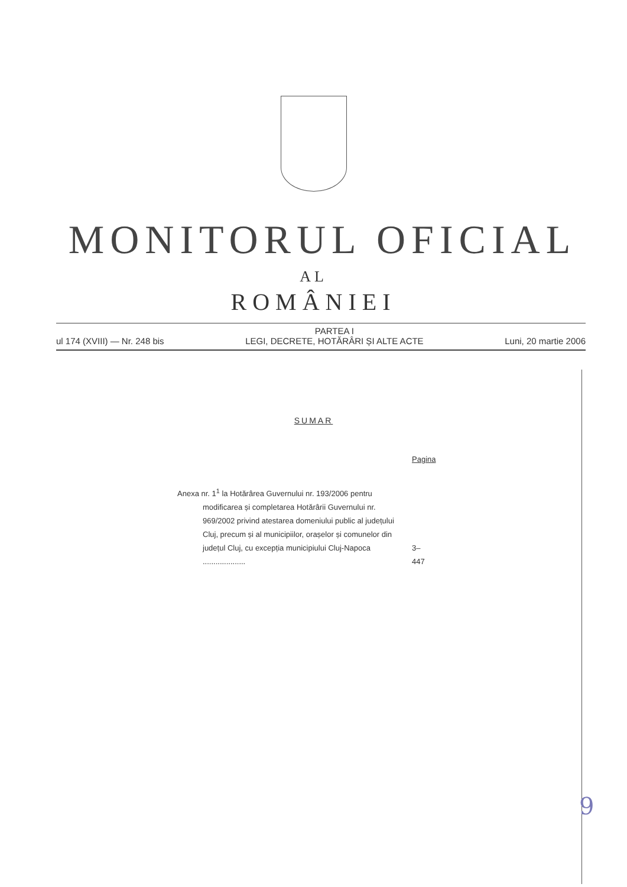MONITORUL OFICIAL
AL
ROMÂNIEI
ul 174 (XVIII) — Nr. 248 bis PARTEA I
LEGI, DECRETE, HOTĂRÂRI ȘI ALTE ACTE Luni, 20 martie 2006
SUMAR
Pagina
Anexa nr. 1<sup>1</sup> la Hotărârea Guvernului nr. 193/2006 pentru modificarea și completarea Hotărârii Guvernului nr. 969/2002 privind atestarea domeniului public al județului Cluj, precum și al municipiilor, orașelor și comunelor din județul Cluj, cu excepția municipiului Cluj-Napoca ....................
3–447
9